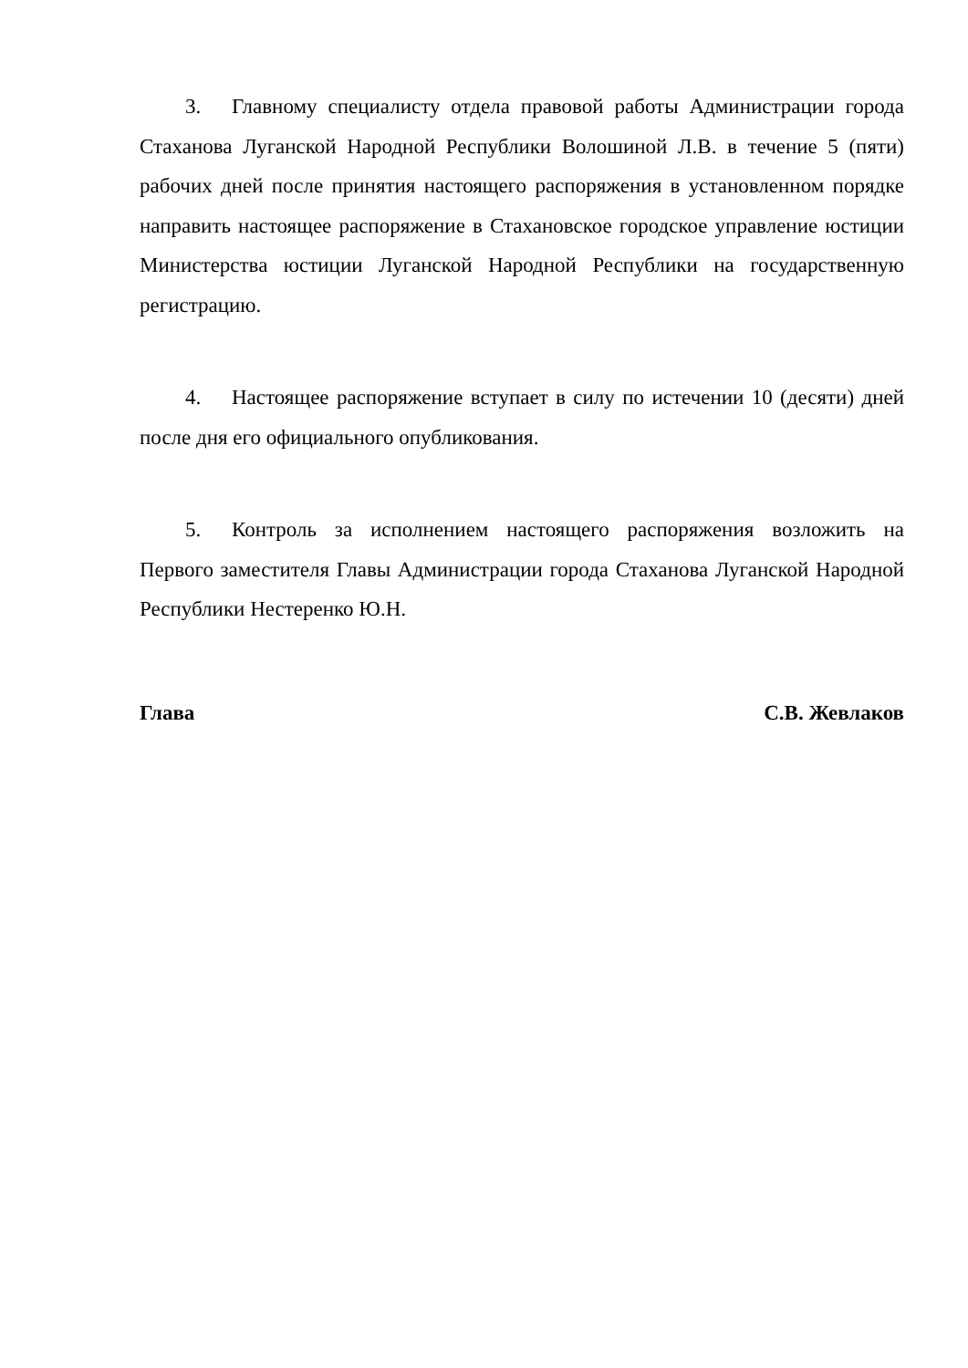3. Главному специалисту отдела правовой работы Администрации города Стаханова Луганской Народной Республики Волошиной Л.В. в течение 5 (пяти) рабочих дней после принятия настоящего распоряжения в установленном порядке направить настоящее распоряжение в Стахановское городское управление юстиции Министерства юстиции Луганской Народной Республики на государственную регистрацию.
4. Настоящее распоряжение вступает в силу по истечении 10 (десяти) дней после дня его официального опубликования.
5. Контроль за исполнением настоящего распоряжения возложить на Первого заместителя Главы Администрации города Стаханова Луганской Народной Республики Нестеренко Ю.Н.
Глава С.В. Жевлаков